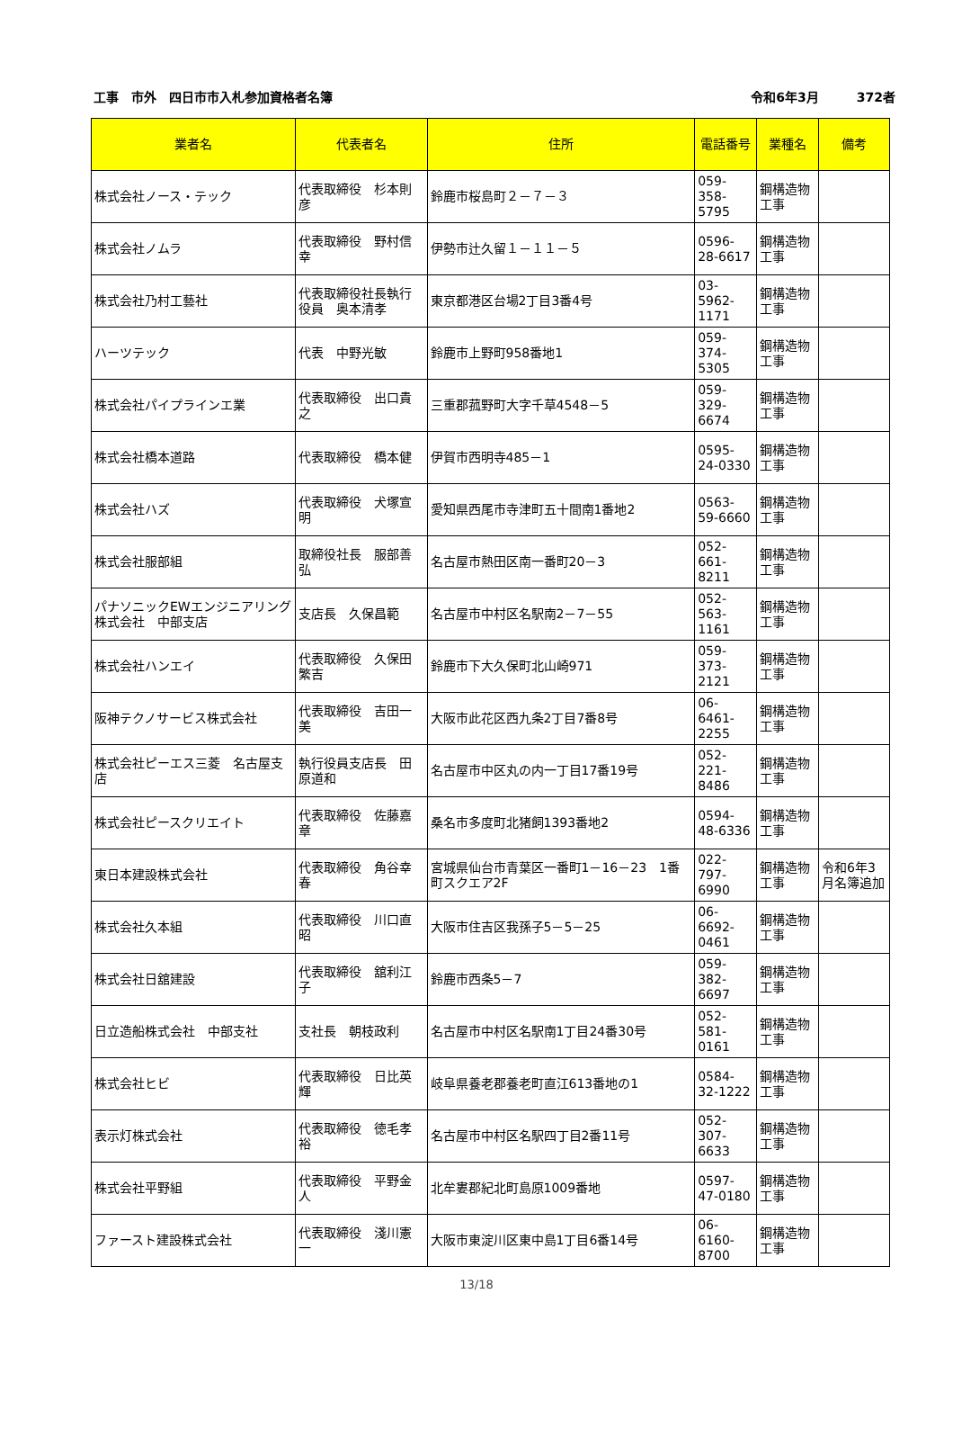工事　市外　四日市市入札参加資格者名簿 令和6年3月　　　372者
| 業者名 | 代表者名 | 住所 | 電話番号 | 業種名 | 備考 |
| --- | --- | --- | --- | --- | --- |
| 株式会社ノース・テック | 代表取締役 杉本則彦 | 鈴鹿市桜島町２－７－３ | 059-358-5795 | 鋼構造物工事 | |
| 株式会社ノムラ | 代表取締役 野村信幸 | 伊勢市辻久留１－１１－５ | 0596-28-6617 | 鋼構造物工事 | |
| 株式会社乃村工藝社 | 代表取締役社長執行役員 奥本清孝 | 東京都港区台場2丁目3番4号 | 03-5962-1171 | 鋼構造物工事 | |
| ハーツテック | 代表 中野光敏 | 鈴鹿市上野町958番地1 | 059-374-5305 | 鋼構造物工事 | |
| 株式会社パイプラインエ業 | 代表取締役 出口貴之 | 三重郡菰野町大字千草4548－5 | 059-329-6674 | 鋼構造物工事 | |
| 株式会社橋本道路 | 代表取締役 橋本健 | 伊賀市西明寺485－1 | 0595-24-0330 | 鋼構造物工事 | |
| 株式会社ハズ | 代表取締役 犬塚宣明 | 愛知県西尾市寺津町五十間南1番地2 | 0563-59-6660 | 鋼構造物工事 | |
| 株式会社服部組 | 取締役社長 服部善弘 | 名古屋市熱田区南一番町20－3 | 052-661-8211 | 鋼構造物工事 | |
| パナソニックEWエンジニアリング株式会社 中部支店 | 支店長 久保昌範 | 名古屋市中村区名駅南2－7－55 | 052-563-1161 | 鋼構造物工事 | |
| 株式会社ハンエイ | 代表取締役 久保田繁吉 | 鈴鹿市下大久保町北山崎971 | 059-373-2121 | 鋼構造物工事 | |
| 阪神テクノサービス株式会社 | 代表取締役 吉田一美 | 大阪市此花区西九条2丁目7番8号 | 06-6461-2255 | 鋼構造物工事 | |
| 株式会社ピーエス三菱 名古屋支店 | 執行役員支店長 田原道和 | 名古屋市中区丸の内一丁目17番19号 | 052-221-8486 | 鋼構造物工事 | |
| 株式会社ピースクリエイト | 代表取締役 佐藤嘉章 | 桑名市多度町北猪飼1393番地2 | 0594-48-6336 | 鋼構造物工事 | |
| 東日本建設株式会社 | 代表取締役 角谷幸春 | 宮城県仙台市青葉区一番町1－16－23 1番町スクエア2F | 022-797-6990 | 鋼構造物工事 | 令和6年3月名簿追加 |
| 株式会社久本組 | 代表取締役 川口直昭 | 大阪市住吉区我孫子5－5－25 | 06-6692-0461 | 鋼構造物工事 | |
| 株式会社日舘建設 | 代表取締役 舘利江子 | 鈴鹿市西条5－7 | 059-382-6697 | 鋼構造物工事 | |
| 日立造船株式会社 中部支社 | 支社長 朝枝政利 | 名古屋市中村区名駅南1丁目24番30号 | 052-581-0161 | 鋼構造物工事 | |
| 株式会社ヒビ | 代表取締役 日比英輝 | 岐阜県養老郡養老町直江613番地の1 | 0584-32-1222 | 鋼構造物工事 | |
| 表示灯株式会社 | 代表取締役 徳毛孝裕 | 名古屋市中村区名駅四丁目2番11号 | 052-307-6633 | 鋼構造物工事 | |
| 株式会社平野組 | 代表取締役 平野金人 | 北牟婁郡紀北町島原1009番地 | 0597-47-0180 | 鋼構造物工事 | |
| ファースト建設株式会社 | 代表取締役 淺川憲一 | 大阪市東淀川区東中島1丁目6番14号 | 06-6160-8700 | 鋼構造物工事 | |
13/18